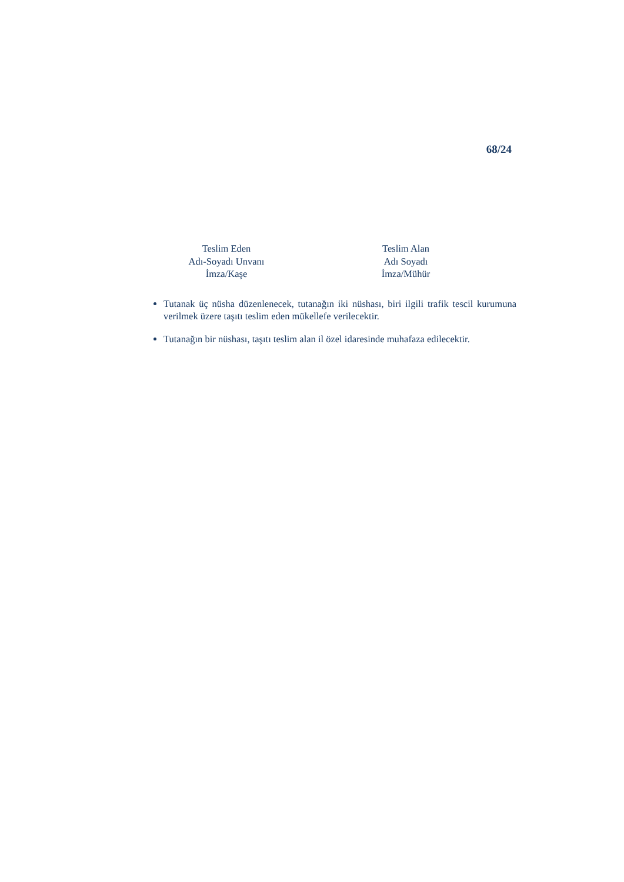68/24
Teslim Eden
Adı-Soyadı Unvanı
İmza/Kaşe
Teslim Alan
Adı Soyadı
İmza/Mühür
Tutanak üç nüsha düzenlenecek, tutanağın iki nüshası, biri ilgili trafik tescil kurumuna verilmek üzere taşıtı teslim eden mükellefe verilecektir.
Tutanağın bir nüshası, taşıtı teslim alan il özel idaresinde muhafaza edilecektir.